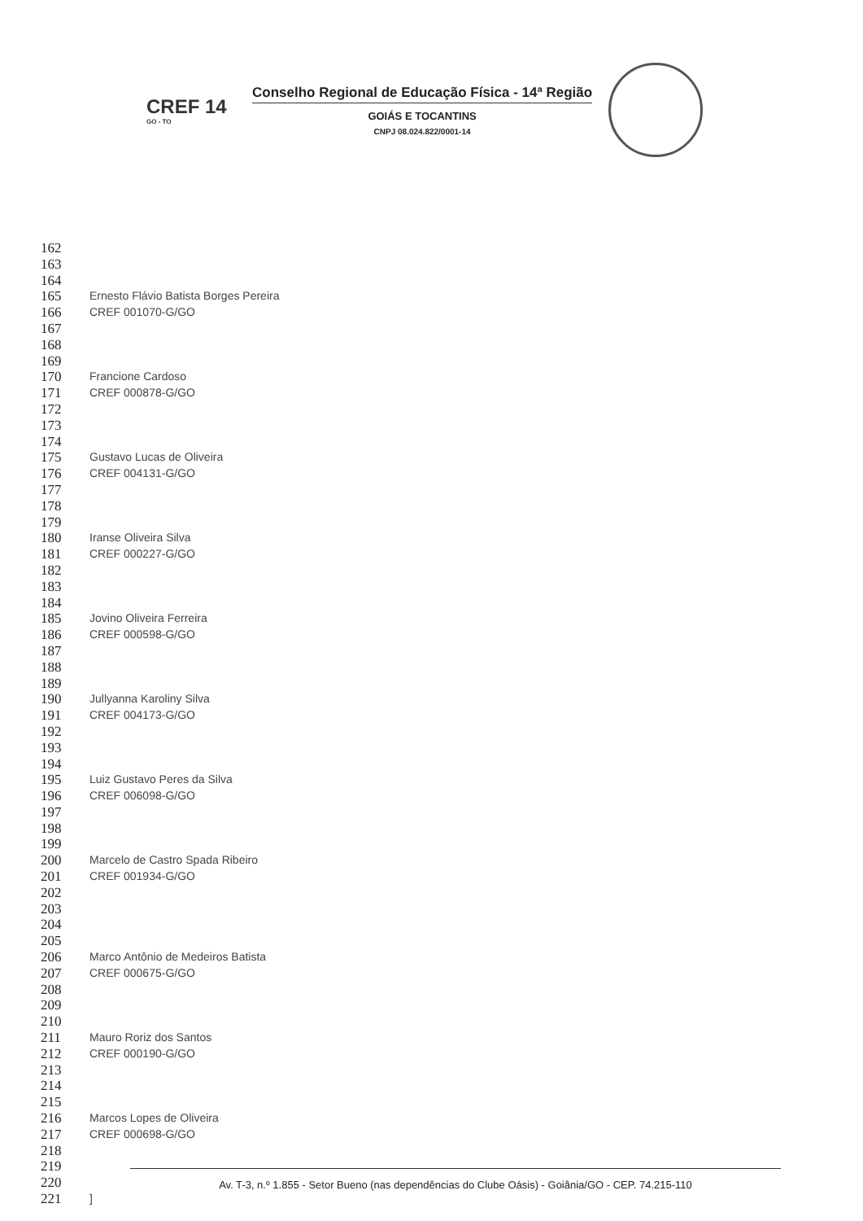CREF 14
GO - TO
Conselho Regional de Educação Física - 14ª Região
GOIÁS E TOCANTINS
CNPJ 08.024.822/0001-14
162
163
164
165 Ernesto Flávio Batista Borges Pereira
166 CREF 001070-G/GO
167
168
169
170 Francione Cardoso
171 CREF 000878-G/GO
172
173
174
175 Gustavo Lucas de Oliveira
176 CREF 004131-G/GO
177
178
179
180 Iranse Oliveira Silva
181 CREF 000227-G/GO
182
183
184
185 Jovino Oliveira Ferreira
186 CREF 000598-G/GO
187
188
189
190 Jullyanna Karoliny Silva
191 CREF 004173-G/GO
192
193
194
195 Luiz Gustavo Peres da Silva
196 CREF 006098-G/GO
197
198
199
200 Marcelo de Castro Spada Ribeiro
201 CREF 001934-G/GO
202
203
204
205
206 Marco Antônio de Medeiros Batista
207 CREF 000675-G/GO
208
209
210
211 Mauro Roriz dos Santos
212 CREF 000190-G/GO
213
214
215
216 Marcos Lopes de Oliveira
217 CREF 000698-G/GO
218
219
220
221]
Av. T-3, n.º 1.855 - Setor Bueno (nas dependências do Clube Oásis) - Goiânia/GO - CEP. 74.215-110